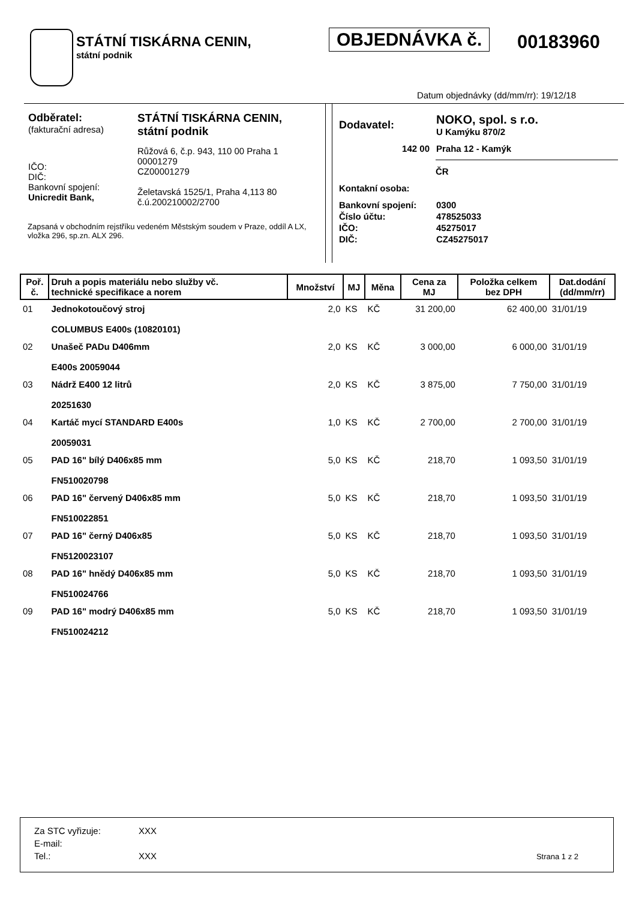STÁTNÍ TISKÁRNA CENIN,
státní podnik
OBJEDNÁVKA č. 00183960
Datum objednávky (dd/mm/rr): 19/12/18
| Odběratel: (fakturační adresa) | STÁTNÍ TISKÁRNA CENIN, státní podnik |
| IČO: DIČ: Bankovní spojení: Unicredit Bank, | Růžová 6, č.p. 943, 110 00 Praha 1 00001279 CZ00001279 Želetavská 1525/1, Praha 4,113 80 č.ú.200210002/2700 |
Zapsaná v obchodním rejstříku vedeném Městským soudem v Praze, oddíl A LX, vložka 296, sp.zn. ALX 296.
| Dodavatel: | NOKO, spol. s r.o. U Kamýku 870/2 |
| 142 00 | Praha 12 - Kamýk |
| | ČR |
| Kontakní osoba: | |
| Bankovní spojení: | 0300 |
| Číslo účtu: | 478525033 |
| IČO: | 45275017 |
| DIČ: | CZ45275017 |
| Poř. č. | Druh a popis materiálu nebo služby vč. technické specifikace a norem | Množství | MJ | Měna | Cena za MJ | Položka celkem bez DPH | Dat.dodání (dd/mm/rr) |
| --- | --- | --- | --- | --- | --- | --- | --- |
| 01 | Jednokotoučový stroj COLUMBUS E400s (10820101) | 2,0 | KS | KČ | 31 200,00 | 62 400,00 | 31/01/19 |
| 02 | Unašeč PADu D406mm E400s 20059044 | 2,0 | KS | KČ | 3 000,00 | 6 000,00 | 31/01/19 |
| 03 | Nádrž E400 12 litrů 20251630 | 2,0 | KS | KČ | 3 875,00 | 7 750,00 | 31/01/19 |
| 04 | Kartáč mycí STANDARD E400s 20059031 | 1,0 | KS | KČ | 2 700,00 | 2 700,00 | 31/01/19 |
| 05 | PAD 16" bílý D406x85 mm FN510020798 | 5,0 | KS | KČ | 218,70 | 1 093,50 | 31/01/19 |
| 06 | PAD 16" červený D406x85 mm FN510022851 | 5,0 | KS | KČ | 218,70 | 1 093,50 | 31/01/19 |
| 07 | PAD 16" černý D406x85 FN5120023107 | 5,0 | KS | KČ | 218,70 | 1 093,50 | 31/01/19 |
| 08 | PAD 16" hnědý D406x85 mm FN510024766 | 5,0 | KS | KČ | 218,70 | 1 093,50 | 31/01/19 |
| 09 | PAD 16" modrý D406x85 mm FN510024212 | 5,0 | KS | KČ | 218,70 | 1 093,50 | 31/01/19 |
| Za STC vyřizuje: | XXX |
| E-mail: | |
| Tel.: | XXX |
Strana 1 z 2